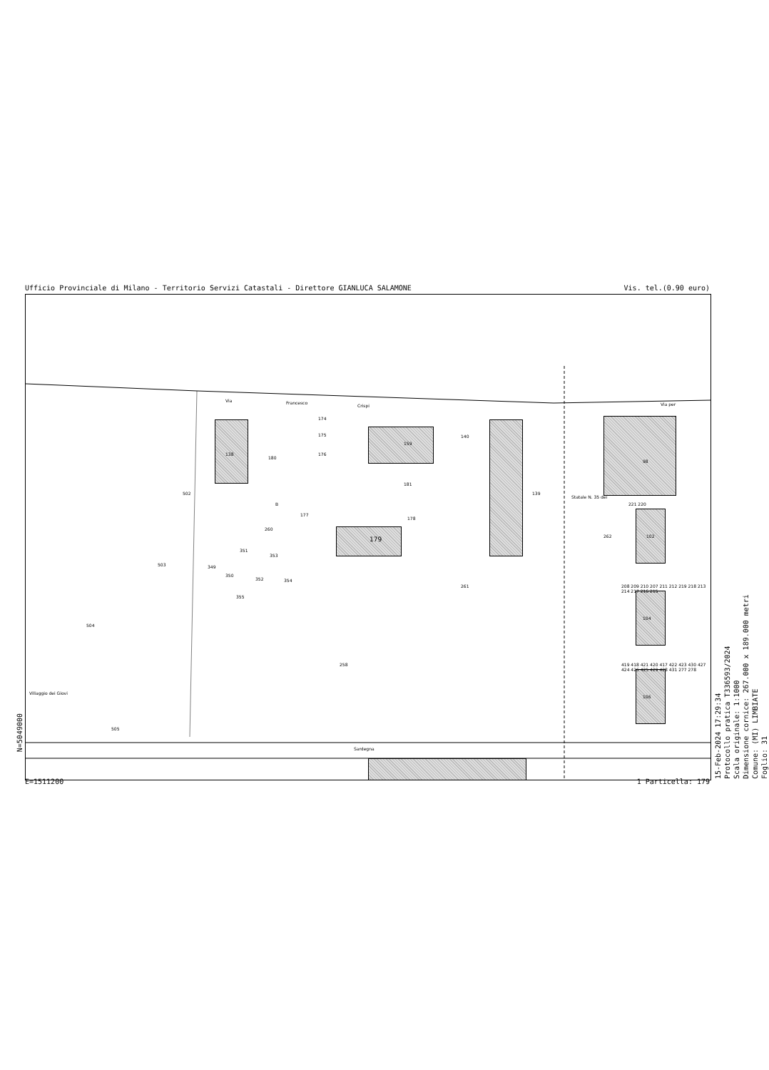Ufficio Provinciale di Milano - Territorio Servizi Catastali - Direttore GIANLUCA SALAMONE Vis. tel.(0.90 euro)
138
174
175
176
180
159
181
140
139 502
B
177
178
179
260
351
353
349
350
352 354
355
503
261
504
258
Villaggio dei Giovi
505
Sardegna
Via Francesco
Crispi Via per
Statale N. 35 dei
98
102
104
106
262
221 220
208 209 210 207 211 212 219 218 213 214 217 216 215
419 418 421 420 417 422 423 430 427 424 426 425 429 428 431 277 278
15-Feb-2024 17:29:34
Protocollo pratica T336593/2024
Scala originale: 1:1000
Dimensione cornice: 267.000 x 189.000 metri
Comune: (MI) LIMBIATE
Foglio: 31
N=5049000
E=1511200 1 Particella: 179